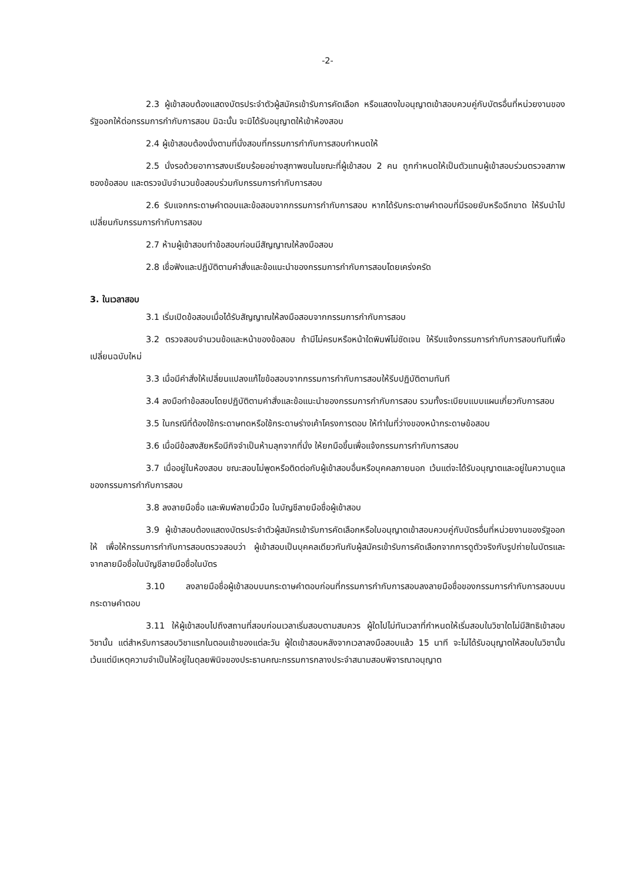-2-
2.3 ผู้เข้าสอบต้องแสดงบัตรประจำตัวผู้สมัครเข้ารับการคัดเลือก หรือแสดงใบอนุญาตเข้าสอบควบคู่กับบัตรอื่นที่หน่วยงานของรัฐออกให้ต่อกรรมการกำกับการสอบ มิฉะนั้น จะมิได้รับอนุญาตให้เข้าห้องสอบ
2.4 ผู้เข้าสอบต้องนั่งตามที่นั่งสอบที่กรรมการกำกับการสอบกำหนดให้
2.5 นั่งรอด้วยอาการสงบเรียบร้อยอย่างสุภาพชนในขณะที่ผู้เข้าสอบ 2 คน ถูกกำหนดให้เป็นตัวแทนผู้เข้าสอบร่วมตรวจสภาพซองข้อสอบ และตรวจนับจำนวนข้อสอบร่วมกับกรรมการกำกับการสอบ
2.6 รับแจกกระดาษคำตอบและข้อสอบจากกรรมการกำกับการสอบ หากได้รับกระดาษคำตอบที่มีรอยยับหรือฉีกขาด ให้รีบนำไปเปลี่ยนกับกรรมการกำกับการสอบ
2.7 ห้ามผู้เข้าสอบทำข้อสอบก่อนมีสัญญาณให้ลงมือสอบ
2.8 เชื่อฟังและปฏิบัติตามคำสั่งและข้อแนะนำของกรรมการกำกับการสอบโดยเคร่งครัด
3. ในเวลาสอบ
3.1 เริ่มเปิดข้อสอบเมื่อได้รับสัญญาณให้ลงมือสอบจากกรรมการกำกับการสอบ
3.2 ตรวจสอบจำนวนข้อและหน้าของข้อสอบ ถ้ามีไม่ครบหรือหน้าใดพิมพ์ไม่ชัดเจน ให้รีบแจ้งกรรมการกำกับการสอบทันทีเพื่อเปลี่ยนฉบับใหม่
3.3 เมื่อมีคำสั่งให้เปลี่ยนแปลงแก้ไขข้อสอบจากกรรมการกำกับการสอบให้รีบปฏิบัติตามทันที
3.4 ลงมือทำข้อสอบโดยปฏิบัติตามคำสั่งและข้อแนะนำของกรรมการกำกับการสอบ รวมทั้งระเบียบแบบแผนเกี่ยวกับการสอบ
3.5 ในกรณีที่ต้องใช้กระดาษทดหรือใช้กระดาษร่างเค้าโครงการตอบ ให้ทำในที่ว่างของหน้ากระดาษข้อสอบ
3.6 เมื่อมีข้อสงสัยหรือมีกิจจำเป็นห้ามลุกจากที่นั่ง ให้ยกมือขึ้นเพื่อแจ้งกรรมการกำกับการสอบ
3.7 เมื่ออยู่ในห้องสอบ ขณะสอบไม่พูดหรือติดต่อกับผู้เข้าสอบอื่นหรือบุคคลภายนอก เว้นแต่จะได้รับอนุญาตและอยู่ในความดูแลของกรรมการกำกับการสอบ
3.8 ลงลายมือชื่อ และพิมพ์ลายนิ้วมือ ในบัญชีลายมือชื่อผู้เข้าสอบ
3.9 ผู้เข้าสอบต้องแสดงบัตรประจำตัวผู้สมัครเข้ารับการคัดเลือกหรือใบอนุญาตเข้าสอบควบคู่กับบัตรอื่นที่หน่วยงานของรัฐออกให้ เพื่อให้กรรมการกำกับการสอบตรวจสอบว่า ผู้เข้าสอบเป็นบุคคลเดียวกันกับผู้สมัครเข้ารับการคัดเลือกจากการดูตัวจริงกับรูปถ่ายในบัตรและจากลายมือชื่อในบัญชีลายมือชื่อในบัตร
3.10 ลงลายมือชื่อผู้เข้าสอบบนกระดาษคำตอบก่อนที่กรรมการกำกับการสอบลงลายมือชื่อของกรรมการกำกับการสอบบนกระดาษคำตอบ
3.11 ให้ผู้เข้าสอบไปถึงสถานที่สอบก่อนเวลาเริ่มสอบตามสมควร ผู้ใดไปไม่ทันเวลาที่กำหนดให้เริ่มสอบในวิชาใดไม่มีสิทธิเข้าสอบวิชานั้น แต่สำหรับการสอบวิชาแรกในตอนเช้าของแต่ละวัน ผู้ใดเข้าสอบหลังจากเวลาลงมือสอบแล้ว 15 นาที จะไม่ได้รับอนุญาตให้สอบในวิชานั้น เว้นแต่มีเหตุความจำเป็นให้อยู่ในดุลยพินิจของประธานคณะกรรมการกลางประจำสนามสอบพิจารณาอนุญาต